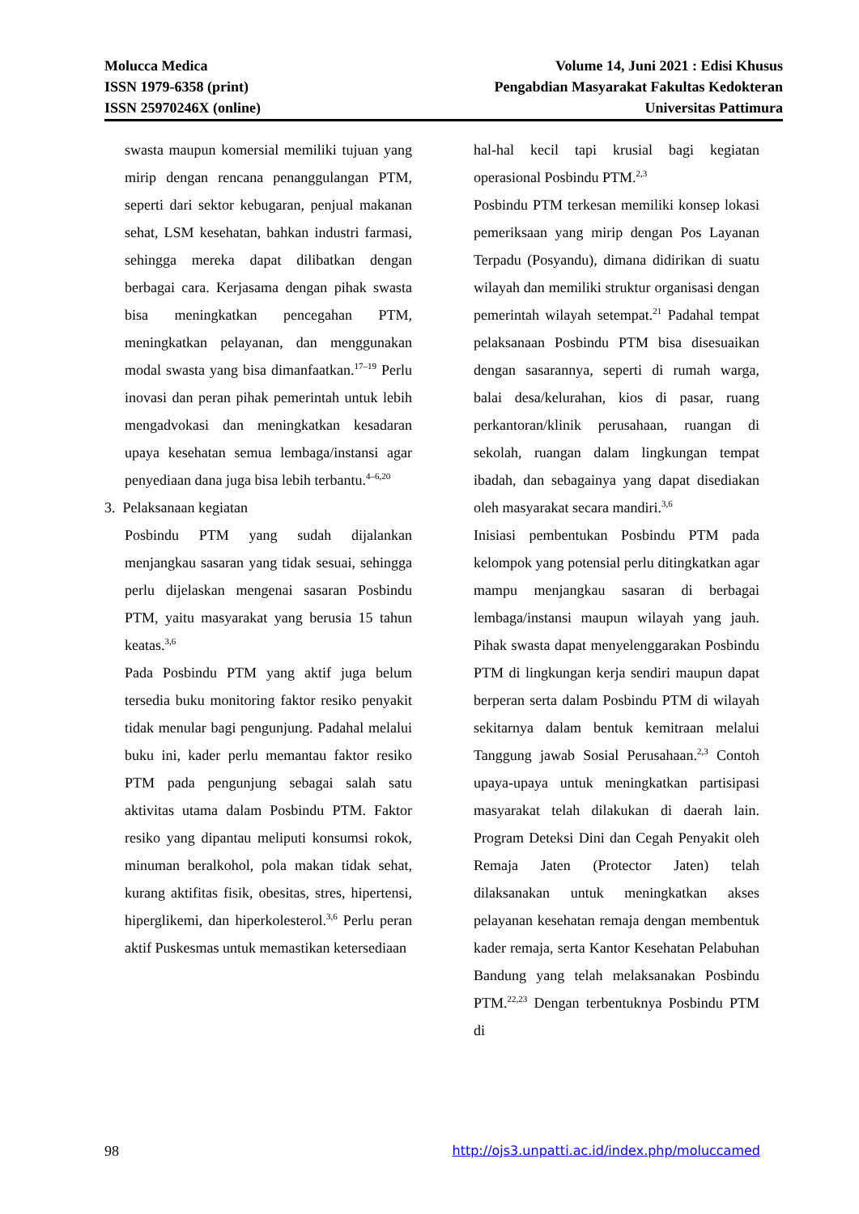Molucca Medica
ISSN 1979-6358 (print)
ISSN 25970246X (online)
Volume 14, Juni 2021 : Edisi Khusus
Pengabdian Masyarakat Fakultas Kedokteran
Universitas Pattimura
swasta maupun komersial memiliki tujuan yang mirip dengan rencana penanggulangan PTM, seperti dari sektor kebugaran, penjual makanan sehat, LSM kesehatan, bahkan industri farmasi, sehingga mereka dapat dilibatkan dengan berbagai cara. Kerjasama dengan pihak swasta bisa meningkatkan pencegahan PTM, meningkatkan pelayanan, dan menggunakan modal swasta yang bisa dimanfaatkan.<sup>17–19</sup> Perlu inovasi dan peran pihak pemerintah untuk lebih mengadvokasi dan meningkatkan kesadaran upaya kesehatan semua lembaga/instansi agar penyediaan dana juga bisa lebih terbantu.<sup>4–6,20</sup>
3. Pelaksanaan kegiatan
Posbindu PTM yang sudah dijalankan menjangkau sasaran yang tidak sesuai, sehingga perlu dijelaskan mengenai sasaran Posbindu PTM, yaitu masyarakat yang berusia 15 tahun keatas.<sup>3,6</sup>
Pada Posbindu PTM yang aktif juga belum tersedia buku monitoring faktor resiko penyakit tidak menular bagi pengunjung. Padahal melalui buku ini, kader perlu memantau faktor resiko PTM pada pengunjung sebagai salah satu aktivitas utama dalam Posbindu PTM. Faktor resiko yang dipantau meliputi konsumsi rokok, minuman beralkohol, pola makan tidak sehat, kurang aktifitas fisik, obesitas, stres, hipertensi, hiperglikemi, dan hiperkolesterol.<sup>3,6</sup> Perlu peran aktif Puskesmas untuk memastikan ketersediaan
hal-hal kecil tapi krusial bagi kegiatan operasional Posbindu PTM.<sup>2,3</sup>
Posbindu PTM terkesan memiliki konsep lokasi pemeriksaan yang mirip dengan Pos Layanan Terpadu (Posyandu), dimana didirikan di suatu wilayah dan memiliki struktur organisasi dengan pemerintah wilayah setempat.<sup>21</sup> Padahal tempat pelaksanaan Posbindu PTM bisa disesuaikan dengan sasarannya, seperti di rumah warga, balai desa/kelurahan, kios di pasar, ruang perkantoran/klinik perusahaan, ruangan di sekolah, ruangan dalam lingkungan tempat ibadah, dan sebagainya yang dapat disediakan oleh masyarakat secara mandiri.<sup>3,6</sup>
Inisiasi pembentukan Posbindu PTM pada kelompok yang potensial perlu ditingkatkan agar mampu menjangkau sasaran di berbagai lembaga/instansi maupun wilayah yang jauh. Pihak swasta dapat menyelenggarakan Posbindu PTM di lingkungan kerja sendiri maupun dapat berperan serta dalam Posbindu PTM di wilayah sekitarnya dalam bentuk kemitraan melalui Tanggung jawab Sosial Perusahaan.<sup>2,3</sup> Contoh upaya-upaya untuk meningkatkan partisipasi masyarakat telah dilakukan di daerah lain. Program Deteksi Dini dan Cegah Penyakit oleh Remaja Jaten (Protector Jaten) telah dilaksanakan untuk meningkatkan akses pelayanan kesehatan remaja dengan membentuk kader remaja, serta Kantor Kesehatan Pelabuhan Bandung yang telah melaksanakan Posbindu PTM.<sup>22,23</sup> Dengan terbentuknya Posbindu PTM di
98 http://ojs3.unpatti.ac.id/index.php/moluccamed